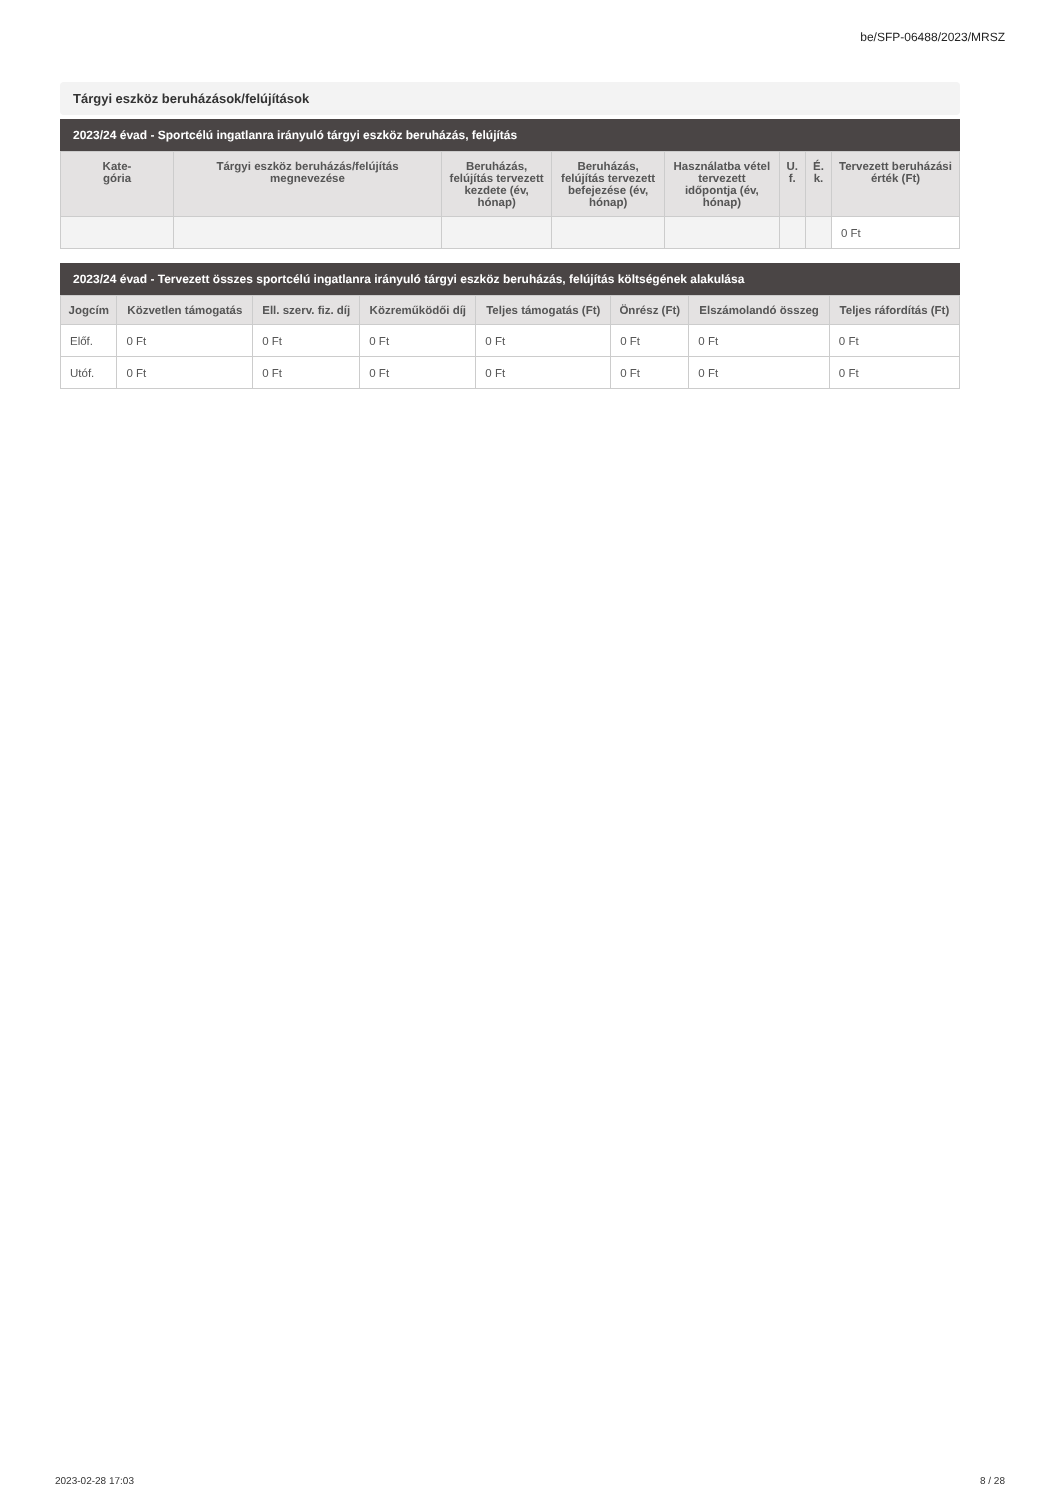be/SFP-06488/2023/MRSZ
Tárgyi eszköz beruházások/felújítások
2023/24 évad - Sportcélú ingatlanra irányuló tárgyi eszköz beruházás, felújítás
| Kate- gória | Tárgyi eszköz beruházás/felújítás megnevezése | Beruházás, felújítás tervezett kezdete (év, hónap) | Beruházás, felújítás tervezett befejezése (év, hónap) | Használatba vétel tervezett időpontja (év, hónap) | U. f. | É. k. | Tervezett beruházási érték (Ft) |
| --- | --- | --- | --- | --- | --- | --- | --- |
| | | | | | | | 0 Ft |
2023/24 évad - Tervezett összes sportcélú ingatlanra irányuló tárgyi eszköz beruházás, felújítás költségének alakulása
| Jogcím | Közvetlen támogatás | Ell. szerv. fiz. díj | Közreműködői díj | Teljes támogatás (Ft) | Önrész (Ft) | Elszámolandó összeg | Teljes ráfordítás (Ft) |
| --- | --- | --- | --- | --- | --- | --- | --- |
| Előf. | 0 Ft | 0 Ft | 0 Ft | 0 Ft | 0 Ft | 0 Ft | 0 Ft |
| Utóf. | 0 Ft | 0 Ft | 0 Ft | 0 Ft | 0 Ft | 0 Ft | 0 Ft |
2023-02-28 17:03 8 / 28